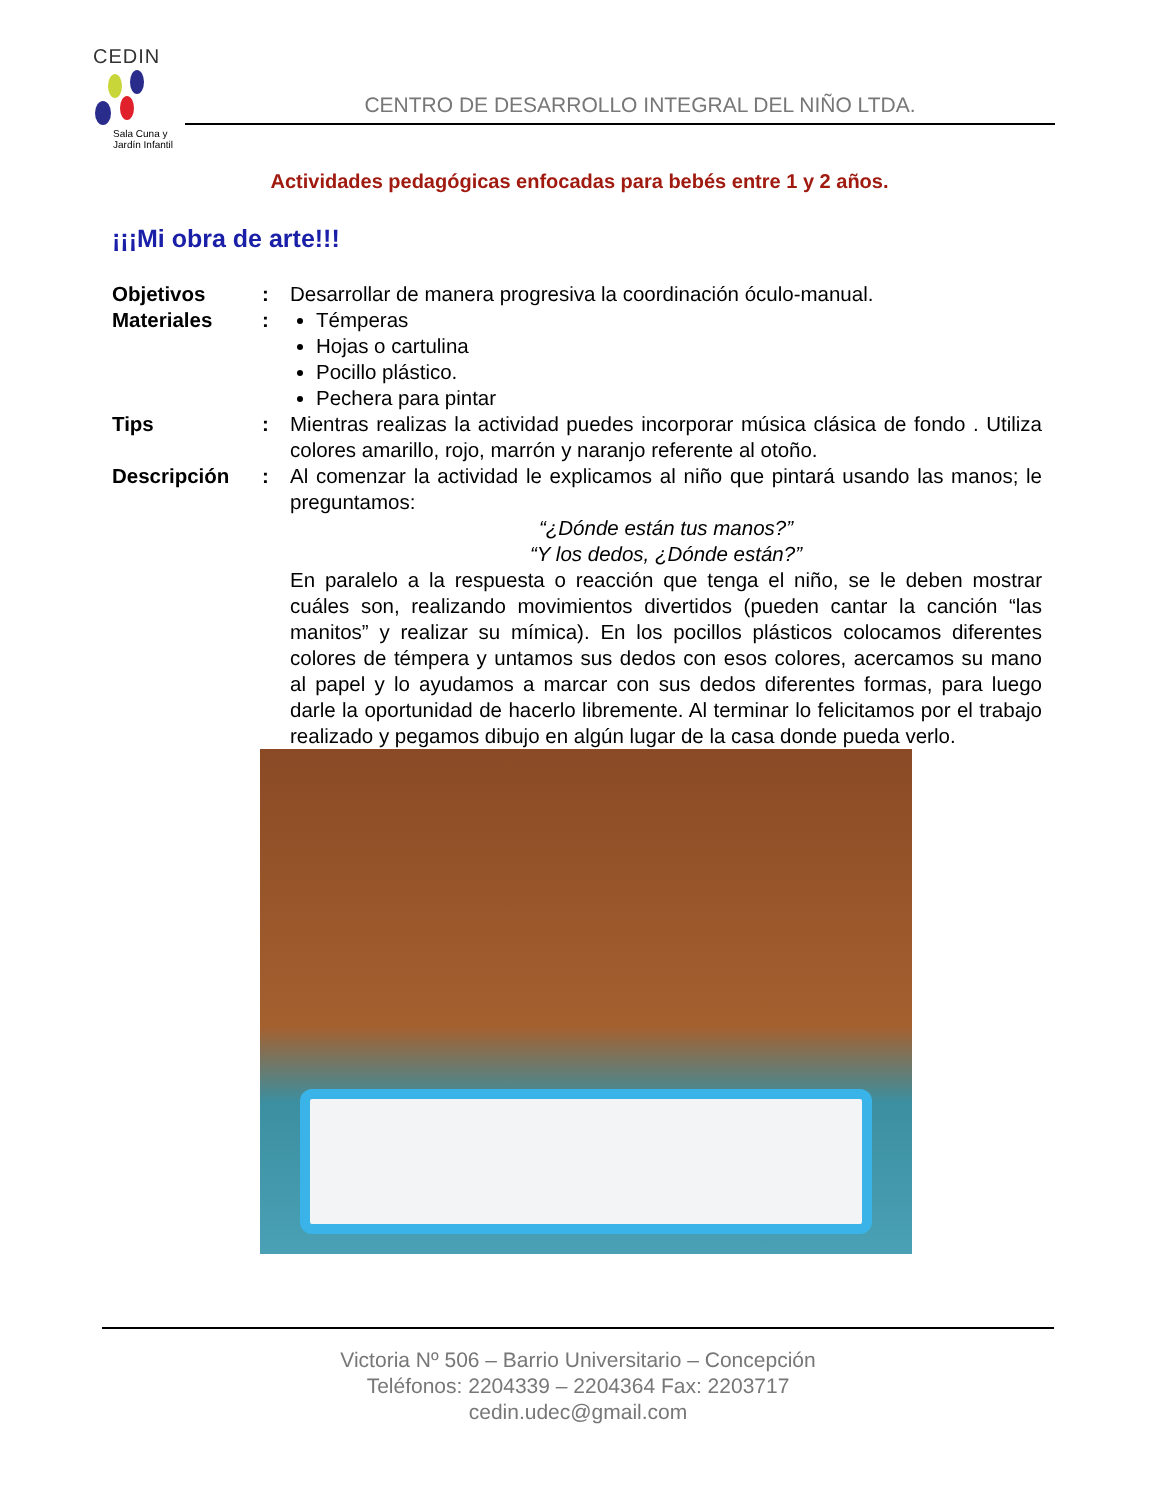CEDIN
Sala Cuna y
Jardín Infantil
CENTRO DE DESARROLLO INTEGRAL DEL NIÑO LTDA.
Actividades pedagógicas enfocadas para bebés entre 1 y 2 años.
¡¡¡Mi obra de arte!!!
Objetivos : Desarrollar de manera progresiva la coordinación óculo-manual.
Materiales : Témperas
Hojas o cartulina
Pocillo plástico.
Pechera para pintar
Tips : Mientras realizas la actividad puedes incorporar música clásica de fondo . Utiliza colores amarillo, rojo, marrón y naranjo referente al otoño.
Descripción : Al comenzar la actividad le explicamos al niño que pintará usando las manos; le preguntamos:
“¿Dónde están tus manos?”
“Y los dedos, ¿Dónde están?”
En paralelo a la respuesta o reacción que tenga el niño, se le deben mostrar cuáles son, realizando movimientos divertidos (pueden cantar la canción “las manitos” y realizar su mímica). En los pocillos plásticos colocamos diferentes colores de témpera y untamos sus dedos con esos colores, acercamos su mano al papel y lo ayudamos a marcar con sus dedos diferentes formas, para luego darle la oportunidad de hacerlo libremente. Al terminar lo felicitamos por el trabajo realizado y pegamos dibujo en algún lugar de la casa donde pueda verlo.
Victoria Nº 506 – Barrio Universitario – Concepción
Teléfonos: 2204339 – 2204364 Fax: 2203717
cedin.udec@gmail.com